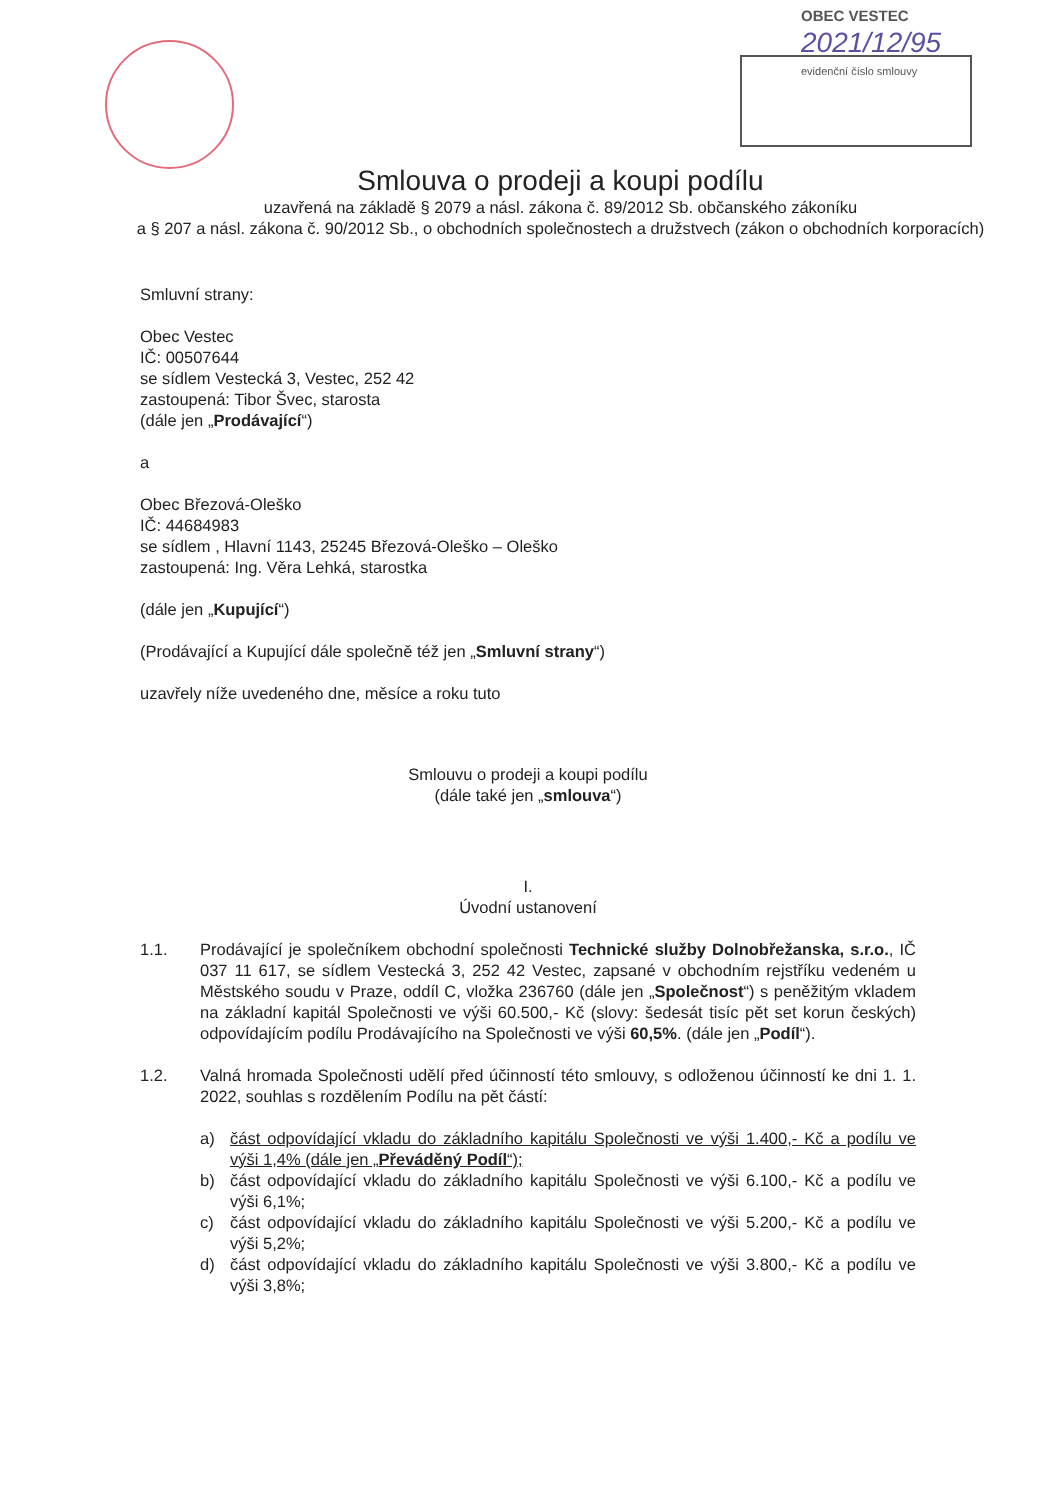OBEC VESTEC
2021/12/95
evidenční číslo smlouvy
Smlouva o prodeji a koupi podílu
uzavřená na základě § 2079 a násl. zákona č. 89/2012 Sb. občanského zákoníku
a § 207 a násl. zákona č. 90/2012 Sb., o obchodních společnostech a družstvech (zákon o obchodních korporacích)
Smluvní strany:
Obec Vestec
IČ: 00507644
se sídlem Vestecká 3, Vestec, 252 42
zastoupená: Tibor Švec, starosta
(dále jen „Prodávající“)
a
Obec Březová-Oleško
IČ: 44684983
se sídlem , Hlavní 1143, 25245 Březová-Oleško – Oleško
zastoupená: Ing. Věra Lehká, starostka
(dále jen „Kupující“)
(Prodávající a Kupující dále společně též jen „Smluvní strany“)
uzavřely níže uvedeného dne, měsíce a roku tuto
Smlouvu o prodeji a koupi podílu
(dále také jen „smlouva“)
I.
Úvodní ustanovení
1.1. Prodávající je společníkem obchodní společnosti Technické služby Dolnobřežanska, s.r.o., IČ 037 11 617, se sídlem Vestecká 3, 252 42 Vestec, zapsané v obchodním rejstříku vedeném u Městského soudu v Praze, oddíl C, vložka 236760 (dále jen „Společnost“) s peněžitým vkladem na základní kapitál Společnosti ve výši 60.500,- Kč (slovy: šedesát tisíc pět set korun českých) odpovídajícím podílu Prodávajícího na Společnosti ve výši 60,5%. (dále jen „Podíl“).
1.2. Valná hromada Společnosti udělí před účinností této smlouvy, s odloženou účinností ke dni 1. 1. 2022, souhlas s rozdělením Podílu na pět částí:
a) část odpovídající vkladu do základního kapitálu Společnosti ve výši 1.400,- Kč a podílu ve výši 1,4% (dále jen „Převáděný Podíl“);
b) část odpovídající vkladu do základního kapitálu Společnosti ve výši 6.100,- Kč a podílu ve výši 6,1%;
c) část odpovídající vkladu do základního kapitálu Společnosti ve výši 5.200,- Kč a podílu ve výši 5,2%;
d) část odpovídající vkladu do základního kapitálu Společnosti ve výši 3.800,- Kč a podílu ve výši 3,8%;